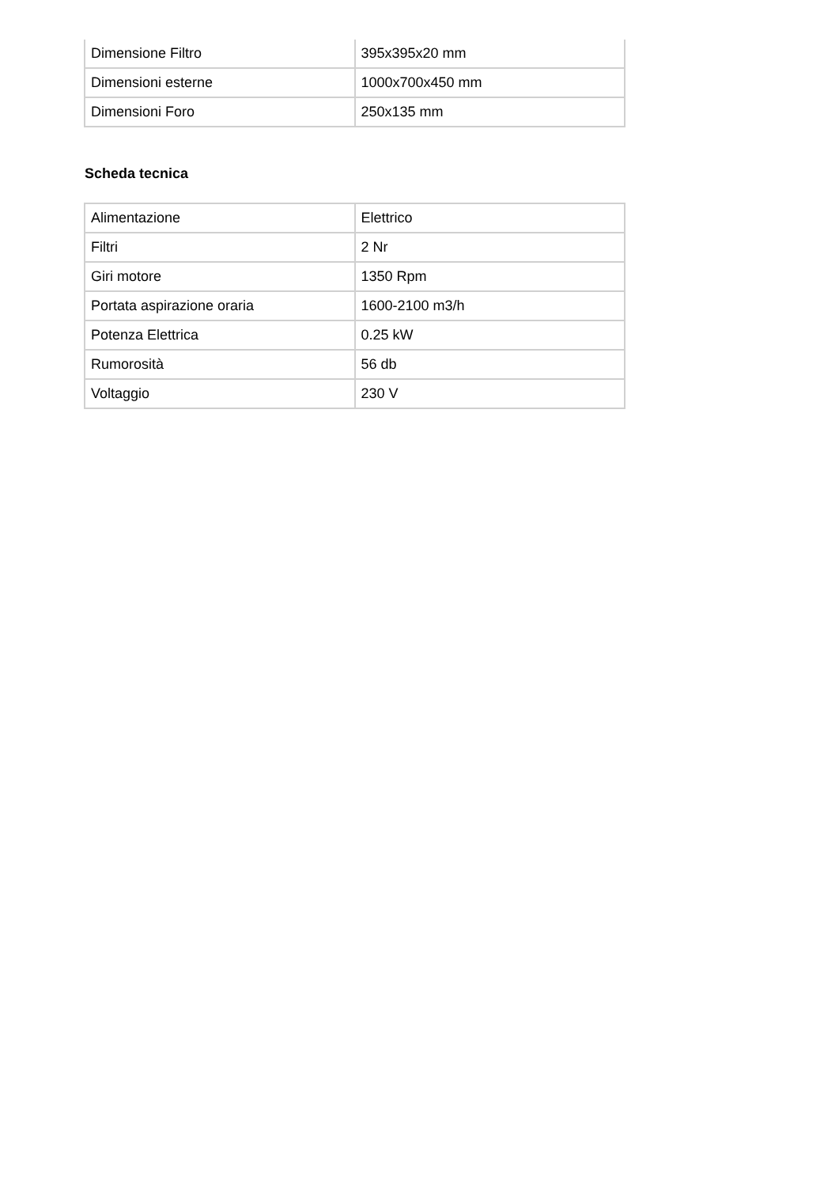| Dimensione Filtro | 395x395x20 mm |
| Dimensioni esterne | 1000x700x450 mm |
| Dimensioni Foro | 250x135 mm |
Scheda tecnica
| Alimentazione | Elettrico |
| Filtri | 2 Nr |
| Giri motore | 1350 Rpm |
| Portata aspirazione oraria | 1600-2100 m3/h |
| Potenza Elettrica | 0.25 kW |
| Rumorosità | 56 db |
| Voltaggio | 230 V |